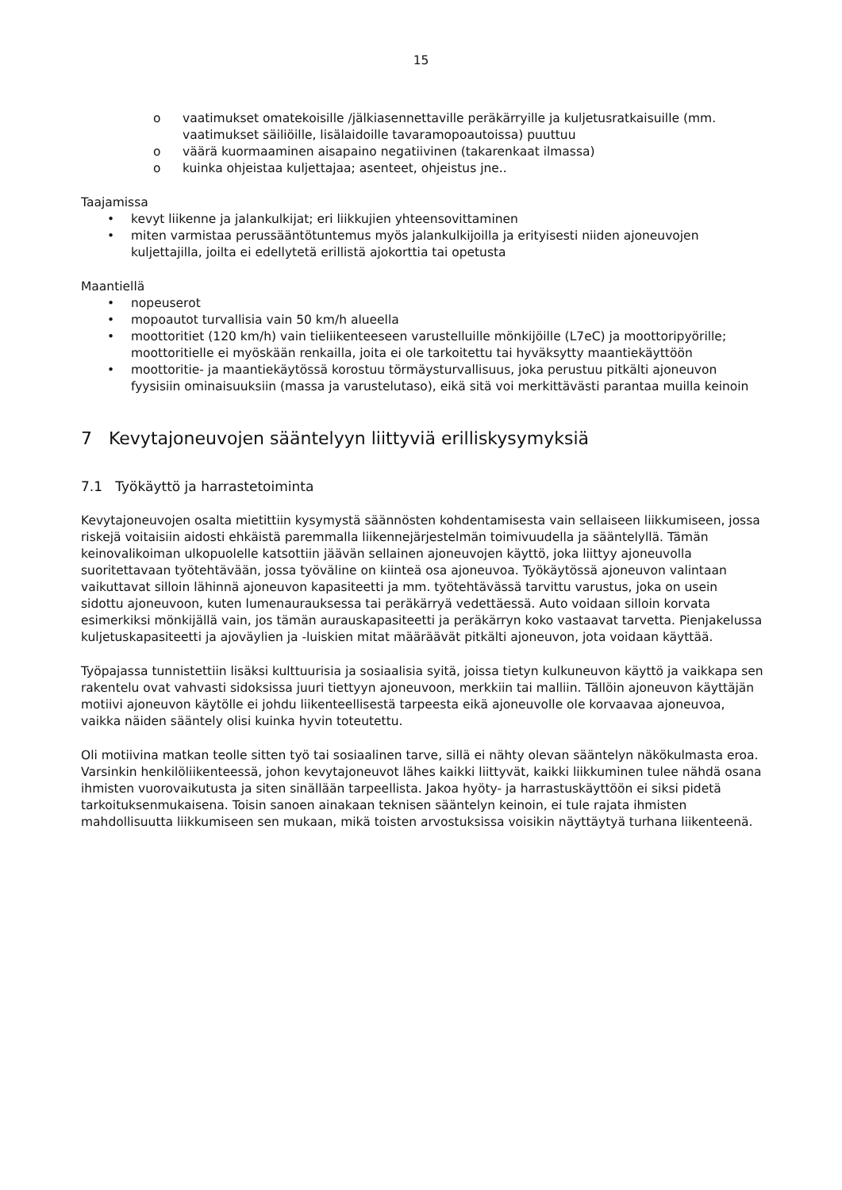15
o vaatimukset omatekoisille /jälkiasennettaville peräkärryille ja kuljetusratkaisuille (mm. vaatimukset säiliöille, lisälaidoille tavaramopoautoissa) puuttuu
o väärä kuormaaminen aisapaino negatiivinen (takarenkaat ilmassa)
o kuinka ohjeistaa kuljettajaa; asenteet, ohjeistus jne..
Taajamissa
• kevyt liikenne ja jalankulkijat; eri liikkujien yhteensovittaminen
• miten varmistaa perussääntötuntemus myös jalankulkijoilla ja erityisesti niiden ajoneuvojen kuljettajilla, joilta ei edellytetä erillistä ajokorttia tai opetusta
Maantiellä
• nopeuserot
• mopoautot turvallisia vain 50 km/h alueella
• moottoritiet (120 km/h) vain tieliikenteeseen varustelluille mönkijöille (L7eC) ja moottoripyörille; moottoritielle ei myöskään renkailla, joita ei ole tarkoitettu tai hyväksytty maantiekäyttöön
• moottoritie- ja maantiekäytössä korostuu törmäysturvallisuus, joka perustuu pitkälti ajoneuvon fyysisiin ominaisuuksiin (massa ja varustelutaso), eikä sitä voi merkittävästi parantaa muilla keinoin
7 Kevytajoneuvojen sääntelyyn liittyviä erilliskysymyksiä
7.1 Työkäyttö ja harrastetoiminta
Kevytajoneuvojen osalta mietittiin kysymystä säännösten kohdentamisesta vain sellaiseen liikkumiseen, jossa riskejä voitaisiin aidosti ehkäistä paremmalla liikennejärjestelmän toimivuudella ja sääntelyllä. Tämän keinovalikoiman ulkopuolelle katsottiin jäävän sellainen ajoneuvojen käyttö, joka liittyy ajoneuvolla suoritettavaan työtehtävään, jossa työväline on kiinteä osa ajoneuvoa. Työkäytössä ajoneuvon valintaan vaikuttavat silloin lähinnä ajoneuvon kapasiteetti ja mm. työtehtävässä tarvittu varustus, joka on usein sidottu ajoneuvoon, kuten lumenaurauksessa tai peräkärryä vedettäessä. Auto voidaan silloin korvata esimerkiksi mönkijällä vain, jos tämän aurauskapasiteetti ja peräkärryn koko vastaavat tarvetta. Pienjakelussa kuljetuskapasiteetti ja ajoväylien ja -luiskien mitat määräävät pitkälti ajoneuvon, jota voidaan käyttää.
Työpajassa tunnistettiin lisäksi kulttuurisia ja sosiaalisia syitä, joissa tietyn kulkuneuvon käyttö ja vaikkapa sen rakentelu ovat vahvasti sidoksissa juuri tiettyyn ajoneuvoon, merkkiin tai malliin. Tällöin ajoneuvon käyttäjän motiivi ajoneuvon käytölle ei johdu liikenteellisestä tarpeesta eikä ajoneuvolle ole korvaavaa ajoneuvoa, vaikka näiden sääntely olisi kuinka hyvin toteutettu.
Oli motiivina matkan teolle sitten työ tai sosiaalinen tarve, sillä ei nähty olevan sääntelyn näkökulmasta eroa. Varsinkin henkilöliikenteessä, johon kevytajoneuvot lähes kaikki liittyvät, kaikki liikkuminen tulee nähdä osana ihmisten vuorovaikutusta ja siten sinällään tarpeellista. Jakoa hyöty- ja harrastuskäyttöön ei siksi pidetä tarkoituksenmukaisena. Toisin sanoen ainakaan teknisen sääntelyn keinoin, ei tule rajata ihmisten mahdollisuutta liikkumiseen sen mukaan, mikä toisten arvostuksissa voisikin näyttäytyä turhana liikenteenä.